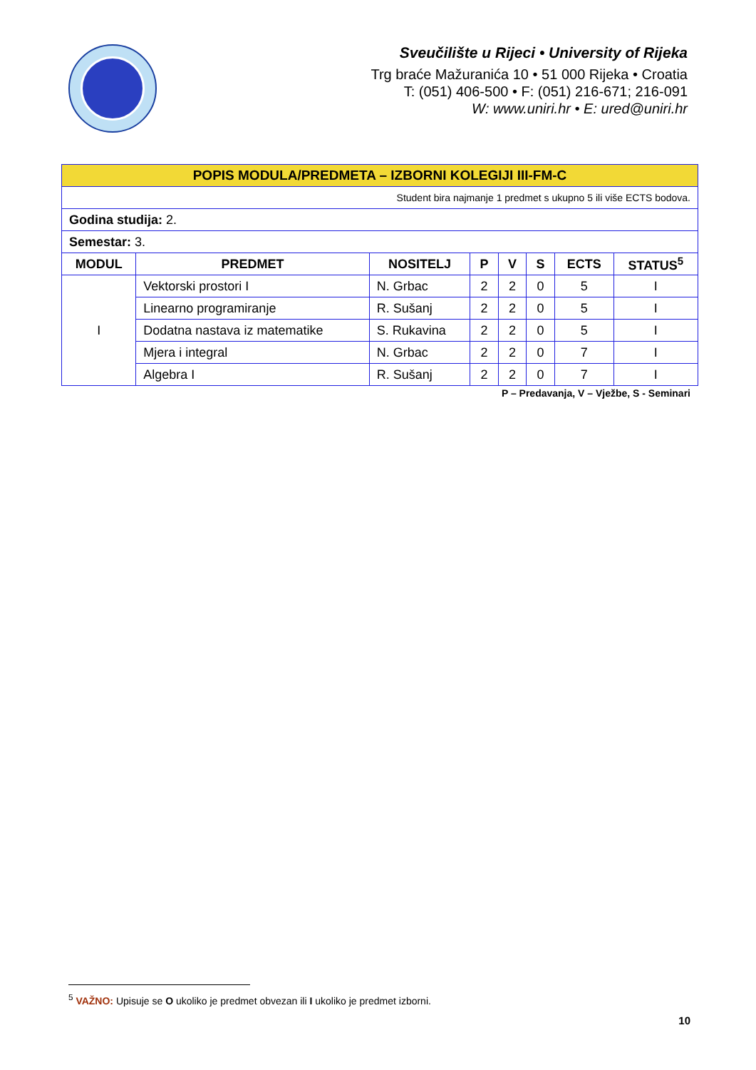Sveučilište u Rijeci • University of Rijeka
Trg braće Mažuranića 10 • 51 000 Rijeka • Croatia
T: (051) 406-500 • F: (051) 216-671; 216-091
W: www.uniri.hr • E: ured@uniri.hr
| POPIS MODULA/PREDMETA – IZBORNI KOLEGIJI III-FM-C | | | | | | | |
| Student bira najmanje 1 predmet s ukupno 5 ili više ECTS bodova. | | | | | | | |
| Godina studija: 2. | | | | | | | |
| Semestar: 3. | | | | | | | |
| MODUL | PREDMET | NOSITELJ | P | V | S | ECTS | STATUS<sup>5</sup> |
| I | Vektorski prostori I | N. Grbac | 2 | 2 | 0 | 5 | I |
| | Linearno programiranje | R. Sušanj | 2 | 2 | 0 | 5 | I |
| | Dodatna nastava iz matematike | S. Rukavina | 2 | 2 | 0 | 5 | I |
| | Mjera i integral | N. Grbac | 2 | 2 | 0 | 7 | I |
| | Algebra I | R. Sušanj | 2 | 2 | 0 | 7 | I |
P – Predavanja, V – Vježbe, S - Seminari
<sup>5</sup> VAŽNO: Upisuje se O ukoliko je predmet obvezan ili I ukoliko je predmet izborni.
10